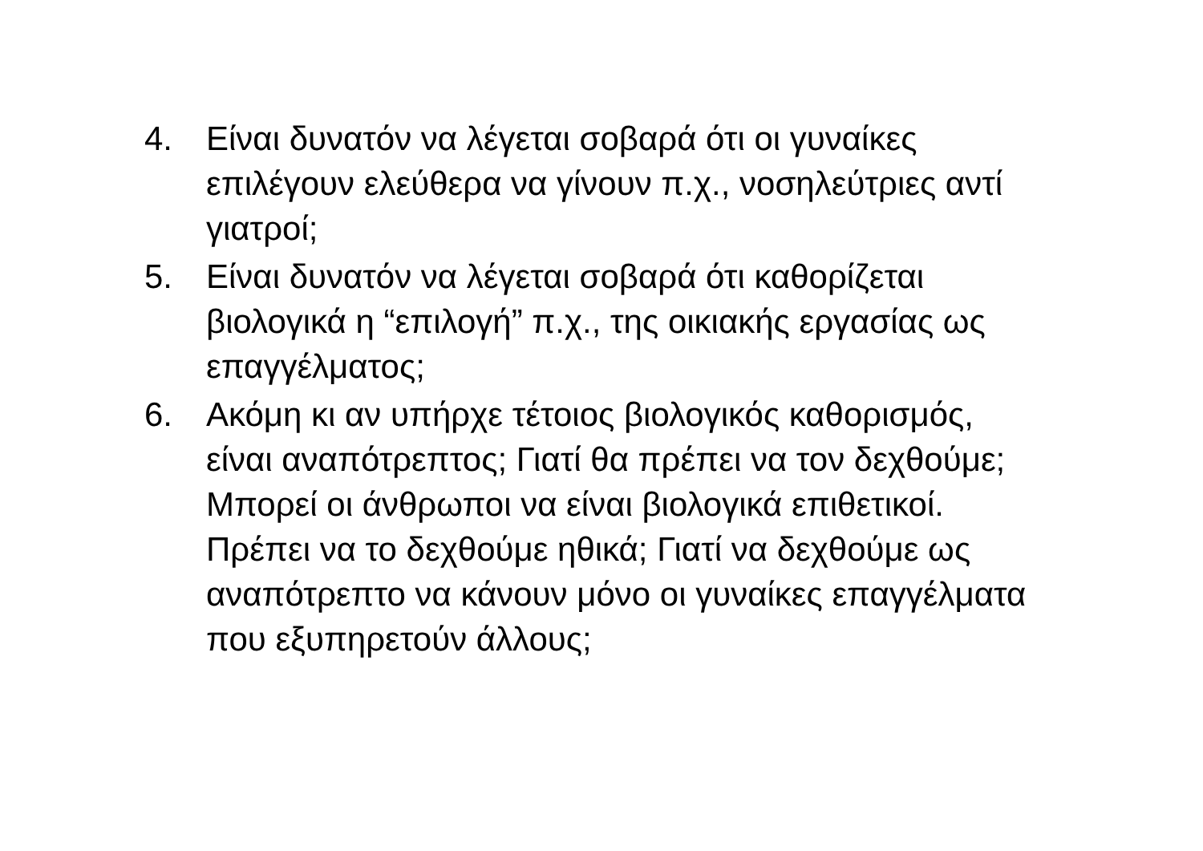4. Είναι δυνατόν να λέγεται σοβαρά ότι οι γυναίκες επιλέγουν ελεύθερα να γίνουν π.χ., νοσηλεύτριες αντί γιατροί;
5. Είναι δυνατόν να λέγεται σοβαρά ότι καθορίζεται βιολογικά η “επιλογή” π.χ., της οικιακής εργασίας ως επαγγέλματος;
6. Ακόμη κι αν υπήρχε τέτοιος βιολογικός καθορισμός, είναι αναπότρεπτος; Γιατί θα πρέπει να τον δεχθούμε; Μπορεί οι άνθρωποι να είναι βιολογικά επιθετικοί. Πρέπει να το δεχθούμε ηθικά; Γιατί να δεχθούμε ως αναπότρεπτο να κάνουν μόνο οι γυναίκες επαγγέλματα που εξυπηρετούν άλλους;